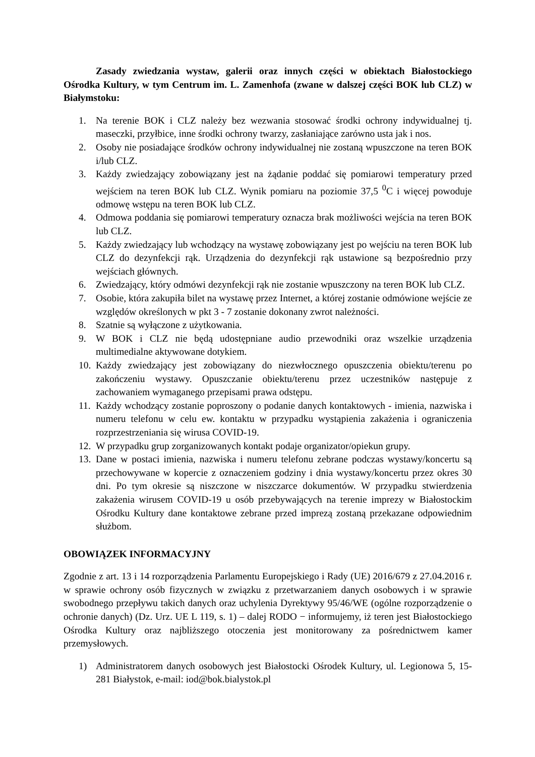Zasady zwiedzania wystaw, galerii oraz innych części w obiektach Białostockiego Ośrodka Kultury, w tym Centrum im. L. Zamenhofa (zwane w dalszej części BOK lub CLZ) w Białymstoku:
1. Na terenie BOK i CLZ należy bez wezwania stosować środki ochrony indywidualnej tj. maseczki, przyłbice, inne środki ochrony twarzy, zasłaniające zarówno usta jak i nos.
2. Osoby nie posiadające środków ochrony indywidualnej nie zostaną wpuszczone na teren BOK i/lub CLZ.
3. Każdy zwiedzający zobowiązany jest na żądanie poddać się pomiarowi temperatury przed wejściem na teren BOK lub CLZ. Wynik pomiaru na poziomie 37,5 <sup>0</sup>C i więcej powoduje odmowę wstępu na teren BOK lub CLZ.
4. Odmowa poddania się pomiarowi temperatury oznacza brak możliwości wejścia na teren BOK lub CLZ.
5. Każdy zwiedzający lub wchodzący na wystawę zobowiązany jest po wejściu na teren BOK lub CLZ do dezynfekcji rąk. Urządzenia do dezynfekcji rąk ustawione są bezpośrednio przy wejściach głównych.
6. Zwiedzający, który odmówi dezynfekcji rąk nie zostanie wpuszczony na teren BOK lub CLZ.
7. Osobie, która zakupiła bilet na wystawę przez Internet, a której zostanie odmówione wejście ze względów określonych w pkt 3 - 7 zostanie dokonany zwrot należności.
8. Szatnie są wyłączone z użytkowania.
9. W BOK i CLZ nie będą udostępniane audio przewodniki oraz wszelkie urządzenia multimedialne aktywowane dotykiem.
10. Każdy zwiedzający jest zobowiązany do niezwłocznego opuszczenia obiektu/terenu po zakończeniu wystawy. Opuszczanie obiektu/terenu przez uczestników następuje z zachowaniem wymaganego przepisami prawa odstępu.
11. Każdy wchodzący zostanie poproszony o podanie danych kontaktowych - imienia, nazwiska i numeru telefonu w celu ew. kontaktu w przypadku wystąpienia zakażenia i ograniczenia rozprzestrzeniania się wirusa COVID-19.
12. W przypadku grup zorganizowanych kontakt podaje organizator/opiekun grupy.
13. Dane w postaci imienia, nazwiska i numeru telefonu zebrane podczas wystawy/koncertu są przechowywane w kopercie z oznaczeniem godziny i dnia wystawy/koncertu przez okres 30 dni. Po tym okresie są niszczone w niszczarce dokumentów. W przypadku stwierdzenia zakażenia wirusem COVID-19 u osób przebywających na terenie imprezy w Białostockim Ośrodku Kultury dane kontaktowe zebrane przed imprezą zostaną przekazane odpowiednim służbom.
OBOWIĄZEK INFORMACYJNY
Zgodnie z art. 13 i 14 rozporządzenia Parlamentu Europejskiego i Rady (UE) 2016/679 z 27.04.2016 r. w sprawie ochrony osób fizycznych w związku z przetwarzaniem danych osobowych i w sprawie swobodnego przepływu takich danych oraz uchylenia Dyrektywy 95/46/WE (ogólne rozporządzenie o ochronie danych) (Dz. Urz. UE L 119, s. 1) – dalej RODO − informujemy, iż teren jest Białostockiego Ośrodka Kultury oraz najbliższego otoczenia jest monitorowany za pośrednictwem kamer przemysłowych.
1) Administratorem danych osobowych jest Białostocki Ośrodek Kultury, ul. Legionowa 5, 15-281 Białystok, e-mail: iod@bok.bialystok.pl